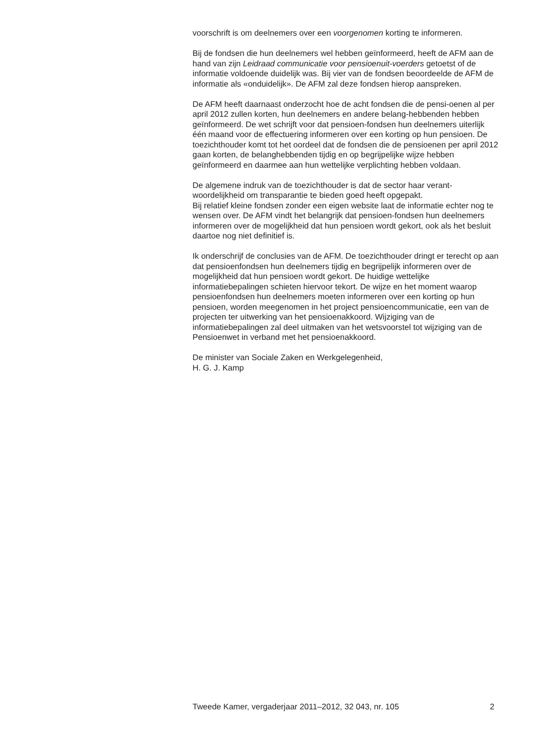voorschrift is om deelnemers over een voorgenomen korting te informeren.
Bij de fondsen die hun deelnemers wel hebben geïnformeerd, heeft de AFM aan de hand van zijn Leidraad communicatie voor pensioenuit-voerders getoetst of de informatie voldoende duidelijk was. Bij vier van de fondsen beoordeelde de AFM de informatie als «onduidelijk». De AFM zal deze fondsen hierop aanspreken.
De AFM heeft daarnaast onderzocht hoe de acht fondsen die de pensi-oenen al per april 2012 zullen korten, hun deelnemers en andere belang-hebbenden hebben geïnformeerd. De wet schrijft voor dat pensioen-fondsen hun deelnemers uiterlijk één maand voor de effectuering informeren over een korting op hun pensioen. De toezichthouder komt tot het oordeel dat de fondsen die de pensioenen per april 2012 gaan korten, de belanghebbenden tijdig en op begrijpelijke wijze hebben geïnformeerd en daarmee aan hun wettelijke verplichting hebben voldaan.
De algemene indruk van de toezichthouder is dat de sector haar verant-woordelijkheid om transparantie te bieden goed heeft opgepakt.
Bij relatief kleine fondsen zonder een eigen website laat de informatie echter nog te wensen over. De AFM vindt het belangrijk dat pensioen-fondsen hun deelnemers informeren over de mogelijkheid dat hun pensioen wordt gekort, ook als het besluit daartoe nog niet definitief is.
Ik onderschrijf de conclusies van de AFM. De toezichthouder dringt er terecht op aan dat pensioenfondsen hun deelnemers tijdig en begrijpelijk informeren over de mogelijkheid dat hun pensioen wordt gekort. De huidige wettelijke informatiebepalingen schieten hiervoor tekort. De wijze en het moment waarop pensioenfondsen hun deelnemers moeten informeren over een korting op hun pensioen, worden meegenomen in het project pensioencommunicatie, een van de projecten ter uitwerking van het pensioenakkoord. Wijziging van de informatiebepalingen zal deel uitmaken van het wetsvoorstel tot wijziging van de Pensioenwet in verband met het pensioenakkoord.
De minister van Sociale Zaken en Werkgelegenheid,
H. G. J. Kamp
Tweede Kamer, vergaderjaar 2011–2012, 32 043, nr. 105 2